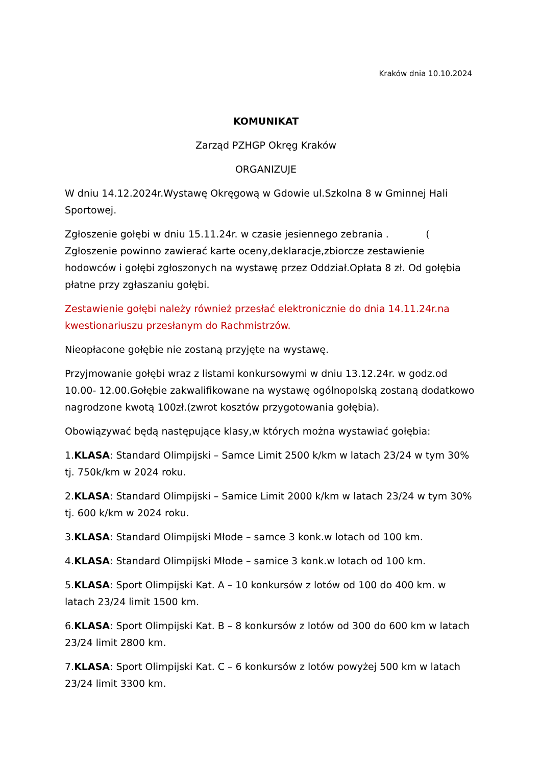Kraków dnia 10.10.2024
KOMUNIKAT
Zarząd PZHGP Okręg Kraków
ORGANIZUJE
W dniu 14.12.2024r.Wystawę Okręgową w Gdowie ul.Szkolna 8 w Gminnej Hali Sportowej.
Zgłoszenie gołębi w dniu 15.11.24r. w czasie jesiennego zebrania . ( Zgłoszenie powinno zawierać karte oceny,deklaracje,zbiorcze zestawienie hodowców i gołębi zgłoszonych na wystawę przez Oddział.Opłata 8 zł. Od gołębia płatne przy zgłaszaniu gołębi.
Zestawienie gołębi należy również przesłać elektronicznie do dnia 14.11.24r.na kwestionariuszu przesłanym do Rachmistrzów.
Nieopłacone gołębie nie zostaną przyjęte na wystawę.
Przyjmowanie gołębi wraz z listami konkursowymi w dniu 13.12.24r. w godz.od 10.00- 12.00.Gołębie zakwalifikowane na wystawę ogólnopolską zostaną dodatkowo nagrodzone kwotą 100zł.(zwrot kosztów przygotowania gołębia).
Obowiązywać będą następujące klasy,w których można wystawiać gołębia:
1.KLASA: Standard Olimpijski – Samce Limit 2500 k/km w latach 23/24 w tym 30% tj. 750k/km w 2024 roku.
2.KLASA: Standard Olimpijski – Samice Limit 2000 k/km w latach 23/24 w tym 30% tj. 600 k/km w 2024 roku.
3.KLASA: Standard Olimpijski Młode – samce 3 konk.w lotach od 100 km.
4.KLASA: Standard Olimpijski Młode – samice 3 konk.w lotach od 100 km.
5.KLASA: Sport Olimpijski Kat. A – 10 konkursów z lotów od 100 do 400 km. w latach 23/24 limit 1500 km.
6.KLASA: Sport Olimpijski Kat. B – 8 konkursów z lotów od 300 do 600 km w latach 23/24 limit 2800 km.
7.KLASA: Sport Olimpijski Kat. C – 6 konkursów z lotów powyżej 500 km w latach 23/24 limit 3300 km.